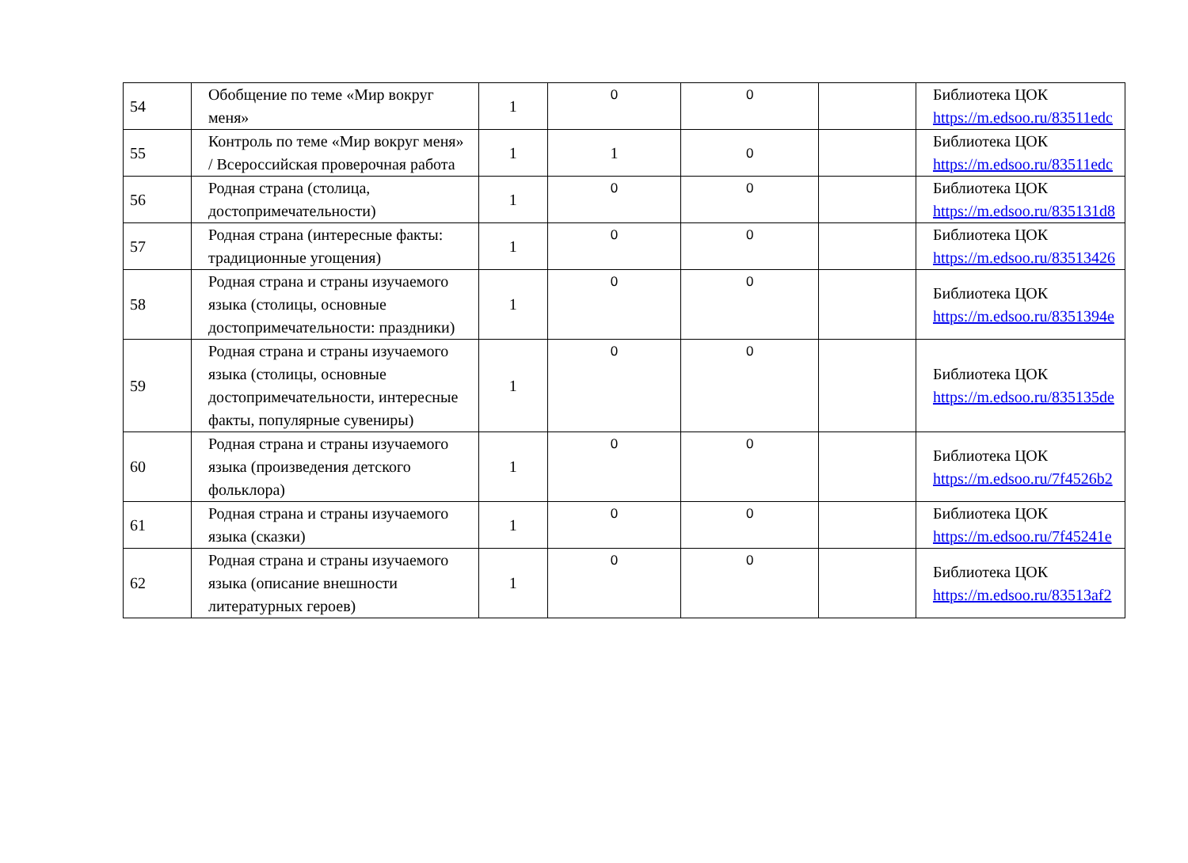| 54 | Обобщение по теме «Мир вокруг меня» | 1 | 0 | 0 | | Библиотека ЦОК https://m.edsoo.ru/83511edc |
| 55 | Контроль по теме «Мир вокруг меня» / Всероссийская проверочная работа | 1 | 1 | 0 | | Библиотека ЦОК https://m.edsoo.ru/83511edc |
| 56 | Родная страна (столица, достопримечательности) | 1 | 0 | 0 | | Библиотека ЦОК https://m.edsoo.ru/835131d8 |
| 57 | Родная страна (интересные факты: традиционные угощения) | 1 | 0 | 0 | | Библиотека ЦОК https://m.edsoo.ru/83513426 |
| 58 | Родная страна и страны изучаемого языка (столицы, основные достопримечательности: праздники) | 1 | 0 | 0 | | Библиотека ЦОК https://m.edsoo.ru/8351394e |
| 59 | Родная страна и страны изучаемого языка (столицы, основные достопримечательности, интересные факты, популярные сувениры) | 1 | 0 | 0 | | Библиотека ЦОК https://m.edsoo.ru/835135de |
| 60 | Родная страна и страны изучаемого языка (произведения детского фольклора) | 1 | 0 | 0 | | Библиотека ЦОК https://m.edsoo.ru/7f4526b2 |
| 61 | Родная страна и страны изучаемого языка (сказки) | 1 | 0 | 0 | | Библиотека ЦОК https://m.edsoo.ru/7f45241e |
| 62 | Родная страна и страны изучаемого языка (описание внешности литературных героев) | 1 | 0 | 0 | | Библиотека ЦОК https://m.edsoo.ru/83513af2 |